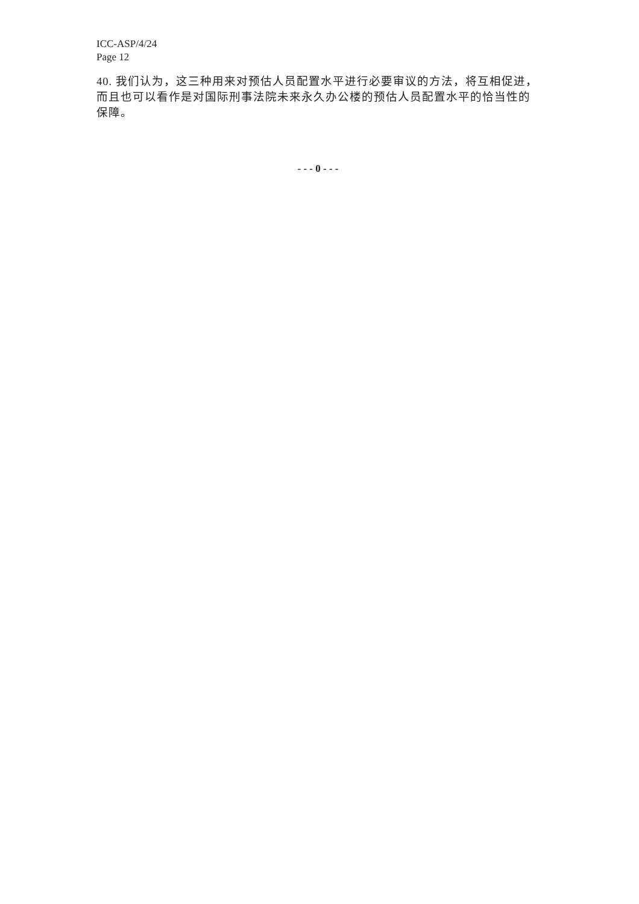ICC-ASP/4/24
Page 12
40. 我们认为，这三种用来对预估人员配置水平进行必要审议的方法，将互相促进，而且也可以看作是对国际刑事法院未来永久办公楼的预估人员配置水平的恰当性的保障。
- - - 0 - - -